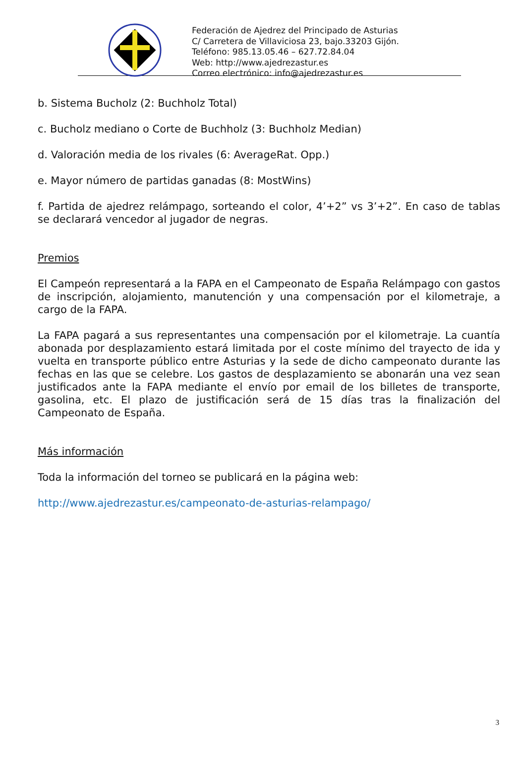Federación de Ajedrez del Principado de Asturias
C/ Carretera de Villaviciosa 23, bajo.33203 Gijón.
Teléfono: 985.13.05.46 – 627.72.84.04
Web: http://www.ajedrezastur.es
Correo electrónico: info@ajedrezastur.es
b. Sistema Bucholz (2: Buchholz Total)
c. Bucholz mediano o Corte de Buchholz (3: Buchholz Median)
d. Valoración media de los rivales (6: AverageRat. Opp.)
e. Mayor número de partidas ganadas (8: MostWins)
f. Partida de ajedrez relámpago, sorteando el color, 4’+2” vs 3’+2”. En caso de tablas se declarará vencedor al jugador de negras.
Premios
El Campeón representará a la FAPA en el Campeonato de España Relámpago con gastos de inscripción, alojamiento, manutención y una compensación por el kilometraje, a cargo de la FAPA.
La FAPA pagará a sus representantes una compensación por el kilometraje. La cuantía abonada por desplazamiento estará limitada por el coste mínimo del trayecto de ida y vuelta en transporte público entre Asturias y la sede de dicho campeonato durante las fechas en las que se celebre. Los gastos de desplazamiento se abonarán una vez sean justificados ante la FAPA mediante el envío por email de los billetes de transporte, gasolina, etc. El plazo de justificación será de 15 días tras la finalización del Campeonato de España.
Más información
Toda la información del torneo se publicará en la página web:
http://www.ajedrezastur.es/campeonato-de-asturias-relampago/
3